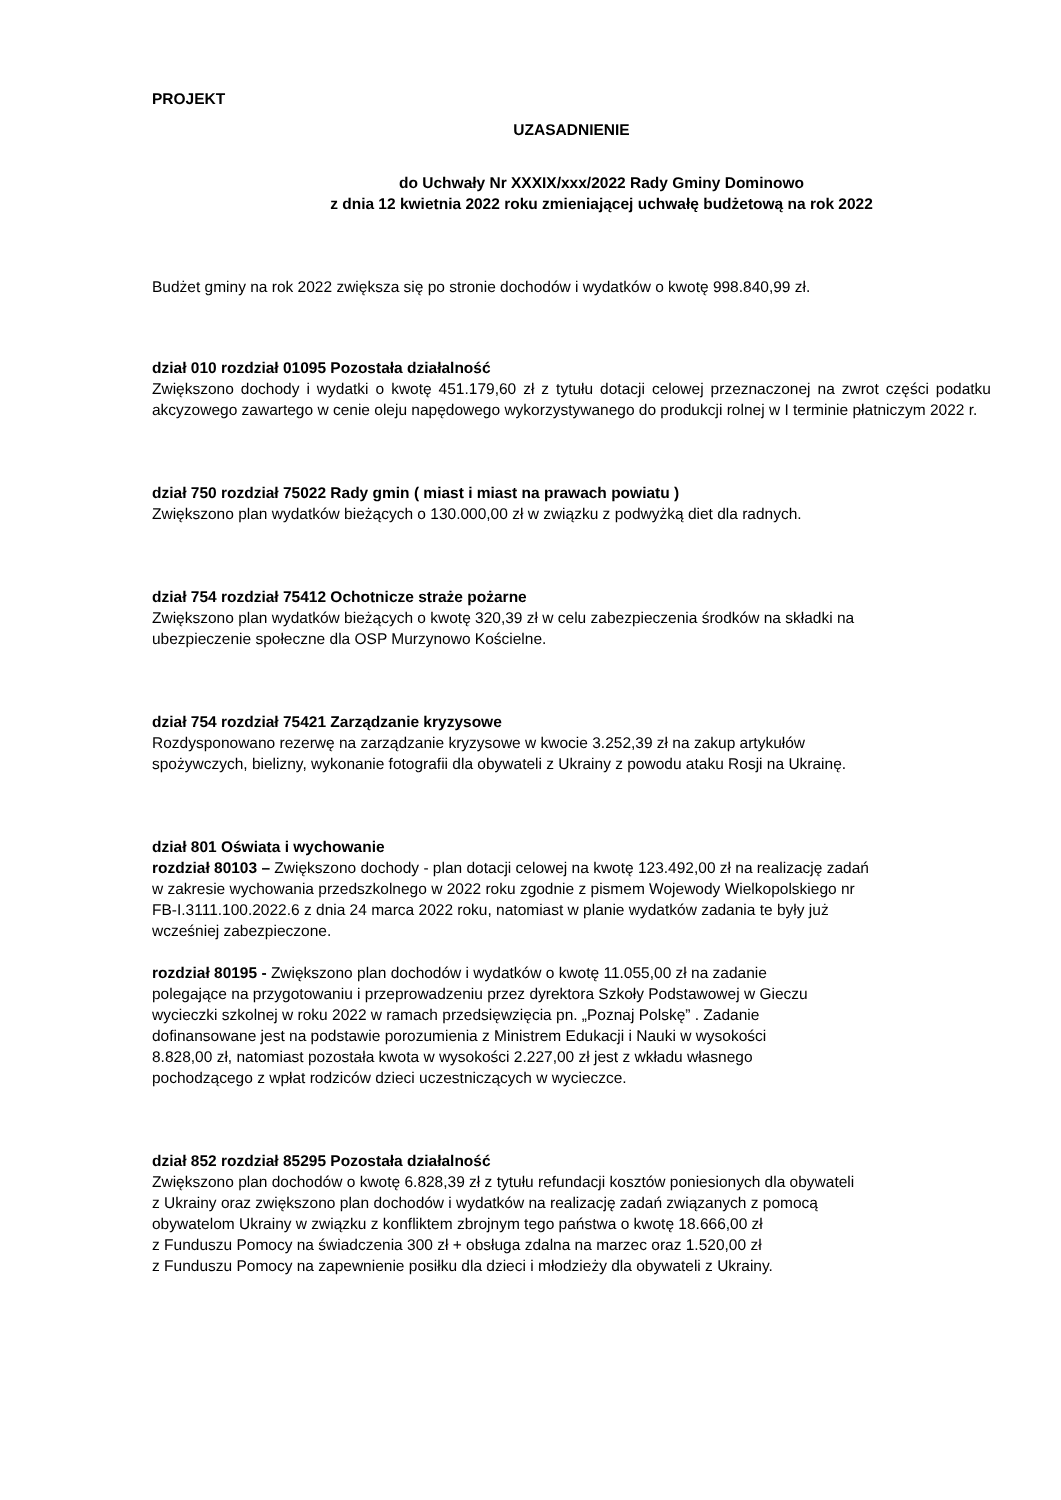PROJEKT
UZASADNIENIE
do Uchwały Nr XXXIX/xxx/2022 Rady Gminy Dominowo
z dnia 12 kwietnia 2022 roku zmieniającej uchwałę budżetową na rok 2022
Budżet gminy na rok 2022 zwiększa się po stronie dochodów i wydatków o kwotę 998.840,99 zł.
dział 010 rozdział 01095 Pozostała działalność
Zwiększono dochody i wydatki o kwotę 451.179,60 zł z tytułu dotacji celowej przeznaczonej na zwrot części podatku akcyzowego zawartego w cenie oleju napędowego wykorzystywanego do produkcji rolnej w I terminie płatniczym 2022 r.
dział 750 rozdział 75022 Rady gmin ( miast i miast na prawach powiatu )
Zwiększono plan wydatków bieżących o 130.000,00 zł w związku z podwyżką diet dla radnych.
dział 754 rozdział 75412 Ochotnicze straże pożarne
Zwiększono plan wydatków bieżących o kwotę 320,39 zł w celu zabezpieczenia środków na składki na
ubezpieczenie społeczne dla OSP Murzynowo Kościelne.
dział 754 rozdział 75421 Zarządzanie kryzysowe
Rozdysponowano rezerwę na zarządzanie kryzysowe w kwocie 3.252,39 zł na zakup artykułów
spożywczych, bielizny, wykonanie fotografii dla obywateli z Ukrainy z powodu ataku Rosji na Ukrainę.
dział 801 Oświata i wychowanie
rozdział 80103 – Zwiększono dochody - plan dotacji celowej na kwotę 123.492,00 zł na realizację zadań
w zakresie wychowania przedszkolnego w 2022 roku zgodnie z pismem Wojewody Wielkopolskiego nr
FB-I.3111.100.2022.6 z dnia 24 marca 2022 roku, natomiast w planie wydatków zadania te były już
wcześniej zabezpieczone.
rozdział 80195 - Zwiększono plan dochodów i wydatków o kwotę 11.055,00 zł na zadanie
polegające na przygotowaniu i przeprowadzeniu przez dyrektora Szkoły Podstawowej w Gieczu
wycieczki szkolnej w roku 2022 w ramach przedsięwzięcia pn. „Poznaj Polskę” . Zadanie
dofinansowane jest na podstawie porozumienia z Ministrem Edukacji i Nauki w wysokości
8.828,00 zł, natomiast pozostała kwota w wysokości 2.227,00 zł jest z wkładu własnego
pochodzącego z wpłat rodziców dzieci uczestniczących w wycieczce.
dział 852 rozdział 85295 Pozostała działalność
Zwiększono plan dochodów o kwotę 6.828,39 zł z tytułu refundacji kosztów poniesionych dla obywateli
z Ukrainy oraz zwiększono plan dochodów i wydatków na realizację zadań związanych z pomocą
obywatelom Ukrainy w związku z konfliktem zbrojnym tego państwa o kwotę 18.666,00 zł
z Funduszu Pomocy na świadczenia 300 zł + obsługa zdalna na marzec oraz 1.520,00 zł
z Funduszu Pomocy na zapewnienie posiłku dla dzieci i młodzieży dla obywateli z Ukrainy.